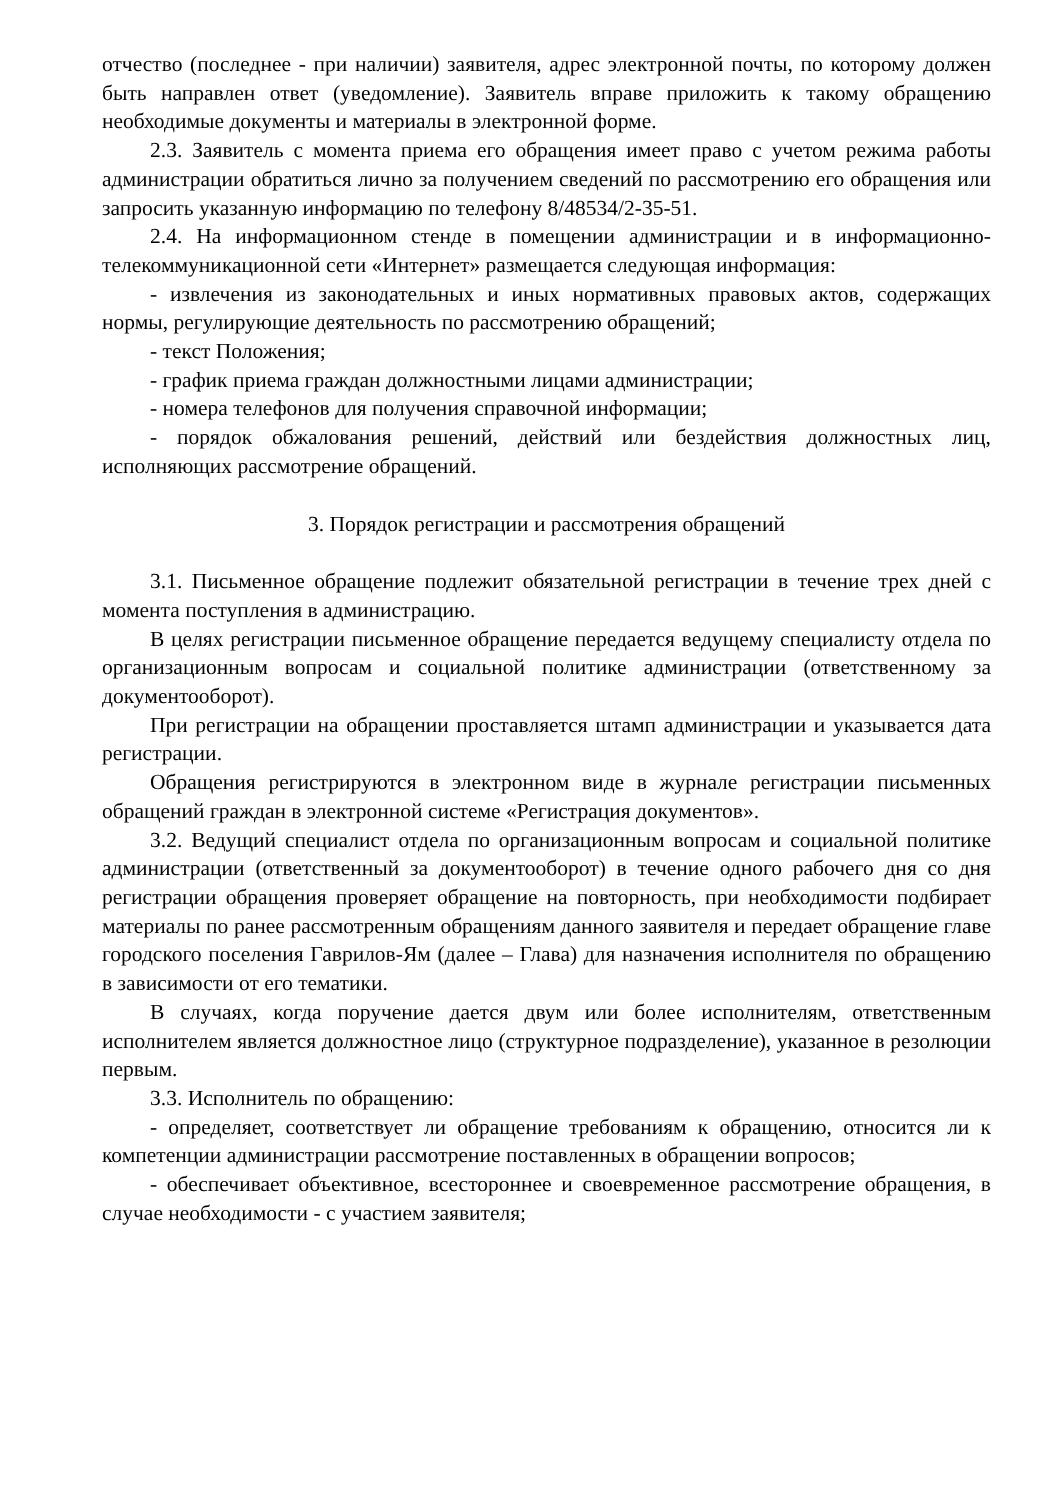отчество (последнее - при наличии) заявителя, адрес электронной почты, по которому должен быть направлен ответ (уведомление). Заявитель вправе приложить к такому обращению необходимые документы и материалы в электронной форме.
2.3. Заявитель с момента приема его обращения имеет право с учетом режима работы администрации обратиться лично за получением сведений по рассмотрению его обращения или запросить указанную информацию по телефону 8/48534/2-35-51.
2.4. На информационном стенде в помещении администрации и в информационно-телекоммуникационной сети «Интернет» размещается следующая информация:
- извлечения из законодательных и иных нормативных правовых актов, содержащих нормы, регулирующие деятельность по рассмотрению обращений;
- текст Положения;
- график приема граждан должностными лицами администрации;
- номера телефонов для получения справочной информации;
- порядок обжалования решений, действий или бездействия должностных лиц, исполняющих рассмотрение обращений.
3. Порядок регистрации и рассмотрения обращений
3.1. Письменное обращение подлежит обязательной регистрации в течение трех дней с момента поступления в администрацию.
В целях регистрации письменное обращение передается ведущему специалисту отдела по организационным вопросам и социальной политике администрации (ответственному за документооборот).
При регистрации на обращении проставляется штамп администрации и указывается дата регистрации.
Обращения регистрируются в электронном виде в журнале регистрации письменных обращений граждан в электронной системе «Регистрация документов».
3.2. Ведущий специалист отдела по организационным вопросам и социальной политике администрации (ответственный за документооборот) в течение одного рабочего дня со дня регистрации обращения проверяет обращение на повторность, при необходимости подбирает материалы по ранее рассмотренным обращениям данного заявителя и передает обращение главе городского поселения Гаврилов-Ям (далее – Глава) для назначения исполнителя по обращению в зависимости от его тематики.
В случаях, когда поручение дается двум или более исполнителям, ответственным исполнителем является должностное лицо (структурное подразделение), указанное в резолюции первым.
3.3. Исполнитель по обращению:
- определяет, соответствует ли обращение требованиям к обращению, относится ли к компетенции администрации рассмотрение поставленных в обращении вопросов;
- обеспечивает объективное, всестороннее и своевременное рассмотрение обращения, в случае необходимости - с участием заявителя;